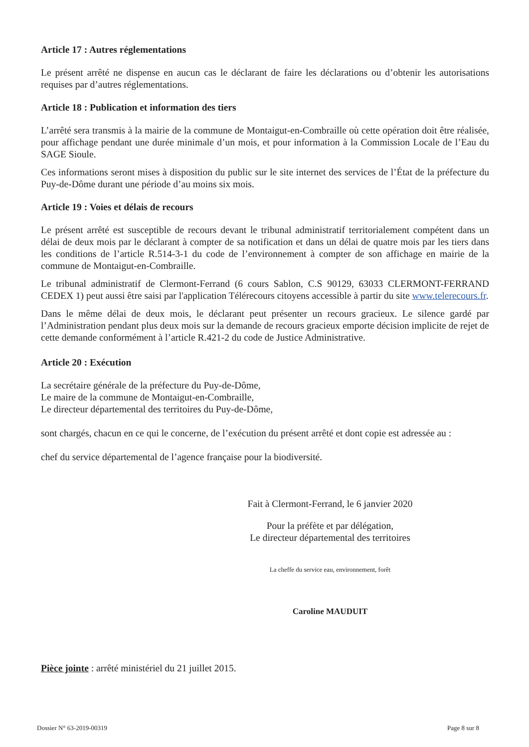Article 17 : Autres réglementations
Le présent arrêté ne dispense en aucun cas le déclarant de faire les déclarations ou d’obtenir les autorisations requises par d’autres réglementations.
Article 18 : Publication et information des tiers
L’arrêté sera transmis à la mairie de la commune de Montaigut-en-Combraille où cette opération doit être réalisée, pour affichage pendant une durée minimale d’un mois, et pour information à la Commission Locale de l’Eau du SAGE Sioule.
Ces informations seront mises à disposition du public sur le site internet des services de l’État de la préfecture du Puy-de-Dôme durant une période d’au moins six mois.
Article 19 : Voies et délais de recours
Le présent arrêté est susceptible de recours devant le tribunal administratif territorialement compétent dans un délai de deux mois par le déclarant à compter de sa notification et dans un délai de quatre mois par les tiers dans les conditions de l’article R.514-3-1 du code de l’environnement à compter de son affichage en mairie de la commune de Montaigut-en-Combraille.
Le tribunal administratif de Clermont-Ferrand (6 cours Sablon, C.S 90129, 63033 CLERMONT-FERRAND CEDEX 1) peut aussi être saisi par l'application Télérecours citoyens accessible à partir du site www.telerecours.fr.
Dans le même délai de deux mois, le déclarant peut présenter un recours gracieux. Le silence gardé par l’Administration pendant plus deux mois sur la demande de recours gracieux emporte décision implicite de rejet de cette demande conformément à l’article R.421-2 du code de Justice Administrative.
Article 20 : Exécution
La secrétaire générale de la préfecture du Puy-de-Dôme,
Le maire de la commune de Montaigut-en-Combraille,
Le directeur départemental des territoires du Puy-de-Dôme,
sont chargés, chacun en ce qui le concerne, de l’exécution du présent arrêté et dont copie est adressée au :
chef du service départemental de l’agence française pour la biodiversité.
Fait à Clermont-Ferrand, le 6 janvier 2020
Pour la préfète et par délégation,
Le directeur départemental des territoires
La cheffe du service eau, environnement, forêt
Caroline MAUDUIT
Pièce jointe : arrêté ministériel du 21 juillet 2015.
Dossier N° 63-2019-00319 Page 8 sur 8